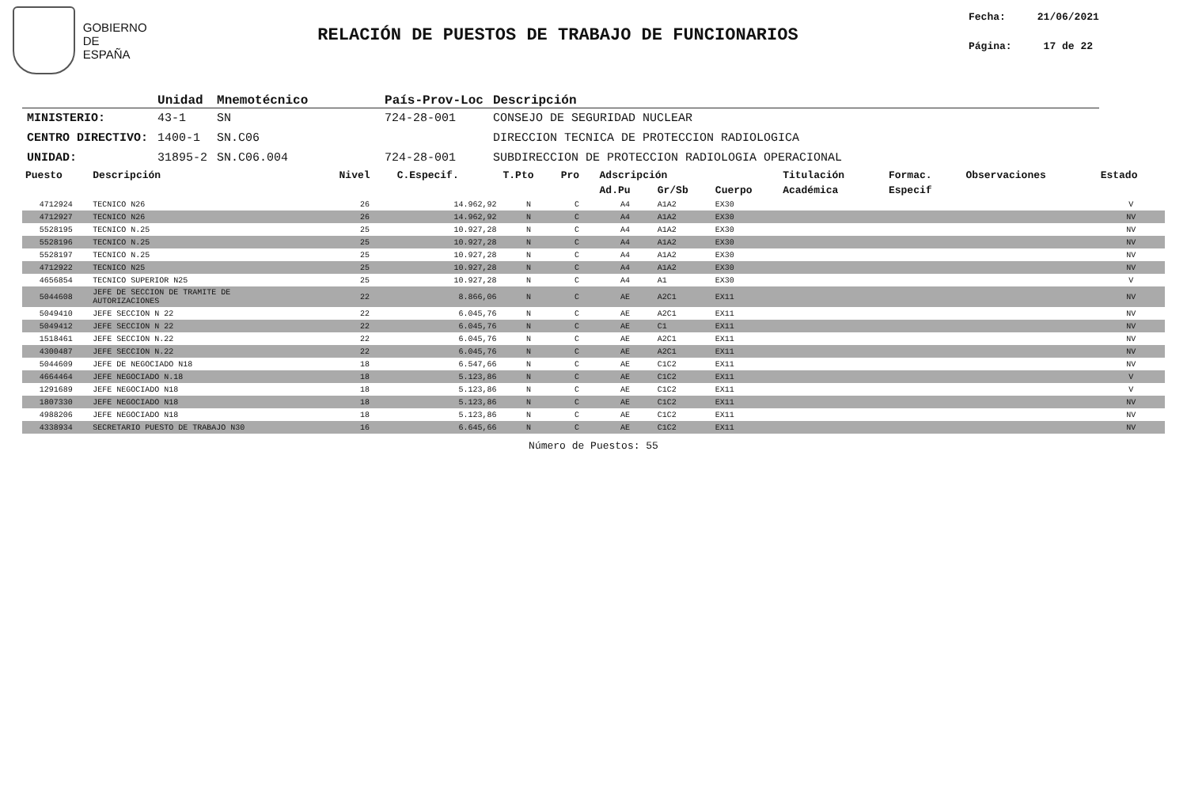GOBIERNO
DE ESPAÑA
RELACIÓN DE PUESTOS DE TRABAJO DE FUNCIONARIOS
Fecha: 21/06/2021
Página: 17 de 22
| | Unidad | Mnemotécnico | País-Prov-Loc | Descripción |
| --- | --- | --- | --- | --- |
| MINISTERIO: | 43-1 | SN | 724-28-001 | CONSEJO DE SEGURIDAD NUCLEAR |
| CENTRO DIRECTIVO: | 1400-1 | SN.C06 | | DIRECCION TECNICA DE PROTECCION RADIOLOGICA |
| UNIDAD: | 31895-2 | SN.C06.004 | 724-28-001 | SUBDIRECCION DE PROTECCION RADIOLOGIA OPERACIONAL |
| Puesto | Descripción | Nivel | C.Especif. | T.Pto | Pro | Adscripción | | | Titulación | Formac. | Observaciones | Estado |
| --- | --- | --- | --- | --- | --- | --- | --- | --- | --- | --- | --- | --- |
| | | | | | | Ad.Pu | Gr/Sb | Cuerpo | Académica | Especif | | |
| 4712924 | TECNICO N26 | 26 | 14.962,92 | N | C | A4 | A1A2 | EX30 | | | | V |
| 4712927 | TECNICO N26 | 26 | 14.962,92 | N | C | A4 | A1A2 | EX30 | | | | NV |
| 5528195 | TECNICO N.25 | 25 | 10.927,28 | N | C | A4 | A1A2 | EX30 | | | | NV |
| 5528196 | TECNICO N.25 | 25 | 10.927,28 | N | C | A4 | A1A2 | EX30 | | | | NV |
| 5528197 | TECNICO N.25 | 25 | 10.927,28 | N | C | A4 | A1A2 | EX30 | | | | NV |
| 4712922 | TECNICO N25 | 25 | 10.927,28 | N | C | A4 | A1A2 | EX30 | | | | NV |
| 4656854 | TECNICO SUPERIOR N25 | 25 | 10.927,28 | N | C | A4 | A1 | EX30 | | | | V |
| 5044608 | JEFE DE SECCION DE TRAMITE DE AUTORIZACIONES | 22 | 8.866,06 | N | C | AE | A2C1 | EX11 | | | | NV |
| 5049410 | JEFE SECCION N 22 | 22 | 6.045,76 | N | C | AE | A2C1 | EX11 | | | | NV |
| 5049412 | JEFE SECCION N 22 | 22 | 6.045,76 | N | C | AE | C1 | EX11 | | | | NV |
| 1518461 | JEFE SECCION N.22 | 22 | 6.045,76 | N | C | AE | A2C1 | EX11 | | | | NV |
| 4300487 | JEFE SECCION N.22 | 22 | 6.045,76 | N | C | AE | A2C1 | EX11 | | | | NV |
| 5044609 | JEFE DE NEGOCIADO N18 | 18 | 6.547,66 | N | C | AE | C1C2 | EX11 | | | | NV |
| 4664464 | JEFE NEGOCIADO N.18 | 18 | 5.123,86 | N | C | AE | C1C2 | EX11 | | | | V |
| 1291689 | JEFE NEGOCIADO N18 | 18 | 5.123,86 | N | C | AE | C1C2 | EX11 | | | | V |
| 1807330 | JEFE NEGOCIADO N18 | 18 | 5.123,86 | N | C | AE | C1C2 | EX11 | | | | NV |
| 4988206 | JEFE NEGOCIADO N18 | 18 | 5.123,86 | N | C | AE | C1C2 | EX11 | | | | NV |
| 4338934 | SECRETARIO PUESTO DE TRABAJO N30 | 16 | 6.645,66 | N | C | AE | C1C2 | EX11 | | | | NV |
Número de Puestos: 55